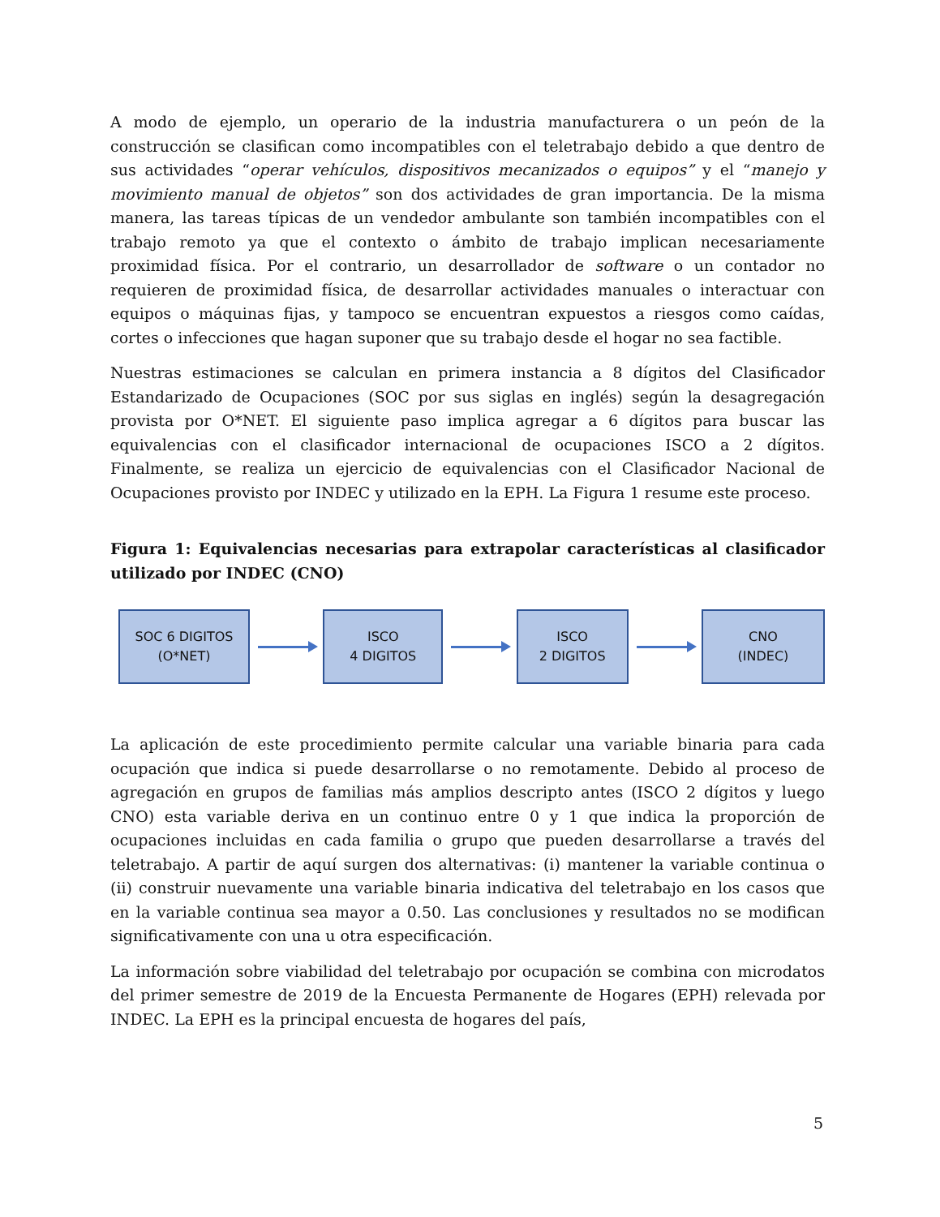A modo de ejemplo, un operario de la industria manufacturera o un peón de la construcción se clasifican como incompatibles con el teletrabajo debido a que dentro de sus actividades “operar vehículos, dispositivos mecanizados o equipos” y el “manejo y movimiento manual de objetos” son dos actividades de gran importancia. De la misma manera, las tareas típicas de un vendedor ambulante son también incompatibles con el trabajo remoto ya que el contexto o ámbito de trabajo implican necesariamente proximidad física. Por el contrario, un desarrollador de software o un contador no requieren de proximidad física, de desarrollar actividades manuales o interactuar con equipos o máquinas fijas, y tampoco se encuentran expuestos a riesgos como caídas, cortes o infecciones que hagan suponer que su trabajo desde el hogar no sea factible.
Nuestras estimaciones se calculan en primera instancia a 8 dígitos del Clasificador Estandarizado de Ocupaciones (SOC por sus siglas en inglés) según la desagregación provista por O*NET. El siguiente paso implica agregar a 6 dígitos para buscar las equivalencias con el clasificador internacional de ocupaciones ISCO a 2 dígitos. Finalmente, se realiza un ejercicio de equivalencias con el Clasificador Nacional de Ocupaciones provisto por INDEC y utilizado en la EPH. La Figura 1 resume este proceso.
Figura 1: Equivalencias necesarias para extrapolar características al clasificador utilizado por INDEC (CNO)
SOC 6 DIGITOS
(O*NET)
ISCO
4 DIGITOS
ISCO
2 DIGITOS
CNO
(INDEC)
La aplicación de este procedimiento permite calcular una variable binaria para cada ocupación que indica si puede desarrollarse o no remotamente. Debido al proceso de agregación en grupos de familias más amplios descripto antes (ISCO 2 dígitos y luego CNO) esta variable deriva en un continuo entre 0 y 1 que indica la proporción de ocupaciones incluidas en cada familia o grupo que pueden desarrollarse a través del teletrabajo. A partir de aquí surgen dos alternativas: (i) mantener la variable continua o (ii) construir nuevamente una variable binaria indicativa del teletrabajo en los casos que en la variable continua sea mayor a 0.50. Las conclusiones y resultados no se modifican significativamente con una u otra especificación.
La información sobre viabilidad del teletrabajo por ocupación se combina con microdatos del primer semestre de 2019 de la Encuesta Permanente de Hogares (EPH) relevada por INDEC. La EPH es la principal encuesta de hogares del país,
5